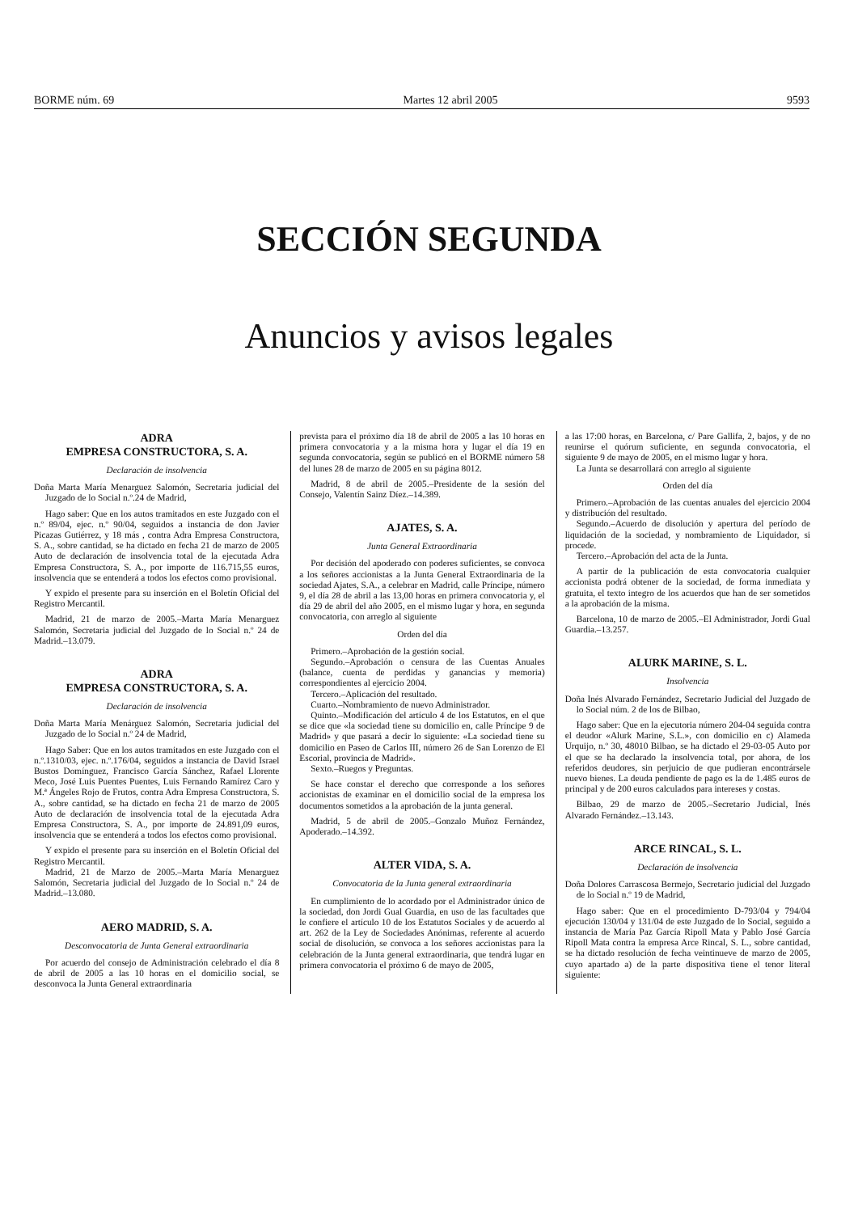BORME núm. 69 Martes 12 abril 2005 9593
SECCIÓN SEGUNDA
Anuncios y avisos legales
ADRA
EMPRESA CONSTRUCTORA, S. A.
Declaración de insolvencia
Doña Marta María Menarguez Salomón, Secretaria judicial del Juzgado de lo Social n.º.24 de Madrid,
Hago saber: Que en los autos tramitados en este Juzgado con el n.º 89/04, ejec. n.º 90/04, seguidos a instancia de don Javier Picazas Gutiérrez, y 18 más , contra Adra Empresa Constructora, S. A., sobre cantidad, se ha dictado en fecha 21 de marzo de 2005 Auto de declaración de insolvencia total de la ejecutada Adra Empresa Constructora, S. A., por importe de 116.715,55 euros, insolvencia que se entenderá a todos los efectos como provisional.
Y expido el presente para su inserción en el Boletín Oficial del Registro Mercantil.
Madrid, 21 de marzo de 2005.–Marta María Menarguez Salomón, Secretaria judicial del Juzgado de lo Social n.º 24 de Madrid.–13.079.
ADRA
EMPRESA CONSTRUCTORA, S. A.
Declaración de insolvencia
Doña Marta María Menárguez Salomón, Secretaria judicial del Juzgado de lo Social n.º 24 de Madrid,
Hago Saber: Que en los autos tramitados en este Juzgado con el n.º.1310/03, ejec. n.º.176/04, seguidos a instancia de David Israel Bustos Domínguez, Francisco García Sánchez, Rafael Llorente Meco, José Luis Puentes Puentes, Luis Fernando Ramírez Caro y M.ª Ángeles Rojo de Frutos, contra Adra Empresa Constructora, S. A., sobre cantidad, se ha dictado en fecha 21 de marzo de 2005 Auto de declaración de insolvencia total de la ejecutada Adra Empresa Constructora, S. A., por importe de 24.891,09 euros, insolvencia que se entenderá a todos los efectos como provisional.
Y expido el presente para su inserción en el Boletín Oficial del Registro Mercantil.
Madrid, 21 de Marzo de 2005.–Marta María Menarguez Salomón, Secretaria judicial del Juzgado de lo Social n.º 24 de Madrid.–13.080.
AERO MADRID, S. A.
Desconvocatoria de Junta General extraordinaria
Por acuerdo del consejo de Administración celebrado el día 8 de abril de 2005 a las 10 horas en el domicilio social, se desconvoca la Junta General extraordinaria
prevista para el próximo día 18 de abril de 2005 a las 10 horas en primera convocatoria y a la misma hora y lugar el día 19 en segunda convocatoria, según se publicó en el BORME número 58 del lunes 28 de marzo de 2005 en su página 8012.
Madrid, 8 de abril de 2005.–Presidente de la sesión del Consejo, Valentín Sainz Díez.–14.389.
AJATES, S. A.
Junta General Extraordinaria
Por decisión del apoderado con poderes suficientes, se convoca a los señores accionistas a la Junta General Extraordinaria de la sociedad Ajates, S.A., a celebrar en Madrid, calle Príncipe, número 9, el día 28 de abril a las 13,00 horas en primera convocatoria y, el día 29 de abril del año 2005, en el mismo lugar y hora, en segunda convocatoria, con arreglo al siguiente
Orden del día
Primero.–Aprobación de la gestión social.
Segundo.–Aprobación o censura de las Cuentas Anuales (balance, cuenta de perdidas y ganancias y memoria) correspondientes al ejercicio 2004.
Tercero.–Aplicación del resultado.
Cuarto.–Nombramiento de nuevo Administrador.
Quinto.–Modificación del artículo 4 de los Estatutos, en el que se dice que «la sociedad tiene su domicilio en, calle Príncipe 9 de Madrid» y que pasará a decir lo siguiente: «La sociedad tiene su domicilio en Paseo de Carlos III, número 26 de San Lorenzo de El Escorial, provincia de Madrid».
Sexto.–Ruegos y Preguntas.
Se hace constar el derecho que corresponde a los señores accionistas de examinar en el domicilio social de la empresa los documentos sometidos a la aprobación de la junta general.
Madrid, 5 de abril de 2005.–Gonzalo Muñoz Fernández, Apoderado.–14.392.
ALTER VIDA, S. A.
Convocatoria de la Junta general extraordinaria
En cumplimiento de lo acordado por el Administrador único de la sociedad, don Jordi Gual Guardia, en uso de las facultades que le confiere el artículo 10 de los Estatutos Sociales y de acuerdo al art. 262 de la Ley de Sociedades Anónimas, referente al acuerdo social de disolución, se convoca a los señores accionistas para la celebración de la Junta general extraordinaria, que tendrá lugar en primera convocatoria el próximo 6 de mayo de 2005,
a las 17:00 horas, en Barcelona, c/ Pare Gallifa, 2, bajos, y de no reunirse el quórum suficiente, en segunda convocatoria, el siguiente 9 de mayo de 2005, en el mismo lugar y hora.
La Junta se desarrollará con arreglo al siguiente
Orden del día
Primero.–Aprobación de las cuentas anuales del ejercicio 2004 y distribución del resultado.
Segundo.–Acuerdo de disolución y apertura del período de liquidación de la sociedad, y nombramiento de Liquidador, si procede.
Tercero.–Aprobación del acta de la Junta.
A partir de la publicación de esta convocatoria cualquier accionista podrá obtener de la sociedad, de forma inmediata y gratuita, el texto integro de los acuerdos que han de ser sometidos a la aprobación de la misma.
Barcelona, 10 de marzo de 2005.–El Administrador, Jordi Gual Guardia.–13.257.
ALURK MARINE, S. L.
Insolvencia
Doña Inés Alvarado Fernández, Secretario Judicial del Juzgado de lo Social núm. 2 de los de Bilbao,
Hago saber: Que en la ejecutoria número 204-04 seguida contra el deudor «Alurk Marine, S.L.», con domicilio en c) Alameda Urquijo, n.º 30, 48010 Bilbao, se ha dictado el 29-03-05 Auto por el que se ha declarado la insolvencia total, por ahora, de los referidos deudores, sin perjuicio de que pudieran encontrársele nuevo bienes. La deuda pendiente de pago es la de 1.485 euros de principal y de 200 euros calculados para intereses y costas.
Bilbao, 29 de marzo de 2005.–Secretario Judicial, Inés Alvarado Fernández.–13.143.
ARCE RINCAL, S. L.
Declaración de insolvencia
Doña Dolores Carrascosa Bermejo, Secretario judicial del Juzgado de lo Social n.º 19 de Madrid,
Hago saber: Que en el procedimiento D-793/04 y 794/04 ejecución 130/04 y 131/04 de este Juzgado de lo Social, seguido a instancia de María Paz García Ripoll Mata y Pablo José García Ripoll Mata contra la empresa Arce Rincal, S. L., sobre cantidad, se ha dictado resolución de fecha veintinueve de marzo de 2005, cuyo apartado a) de la parte dispositiva tiene el tenor literal siguiente: